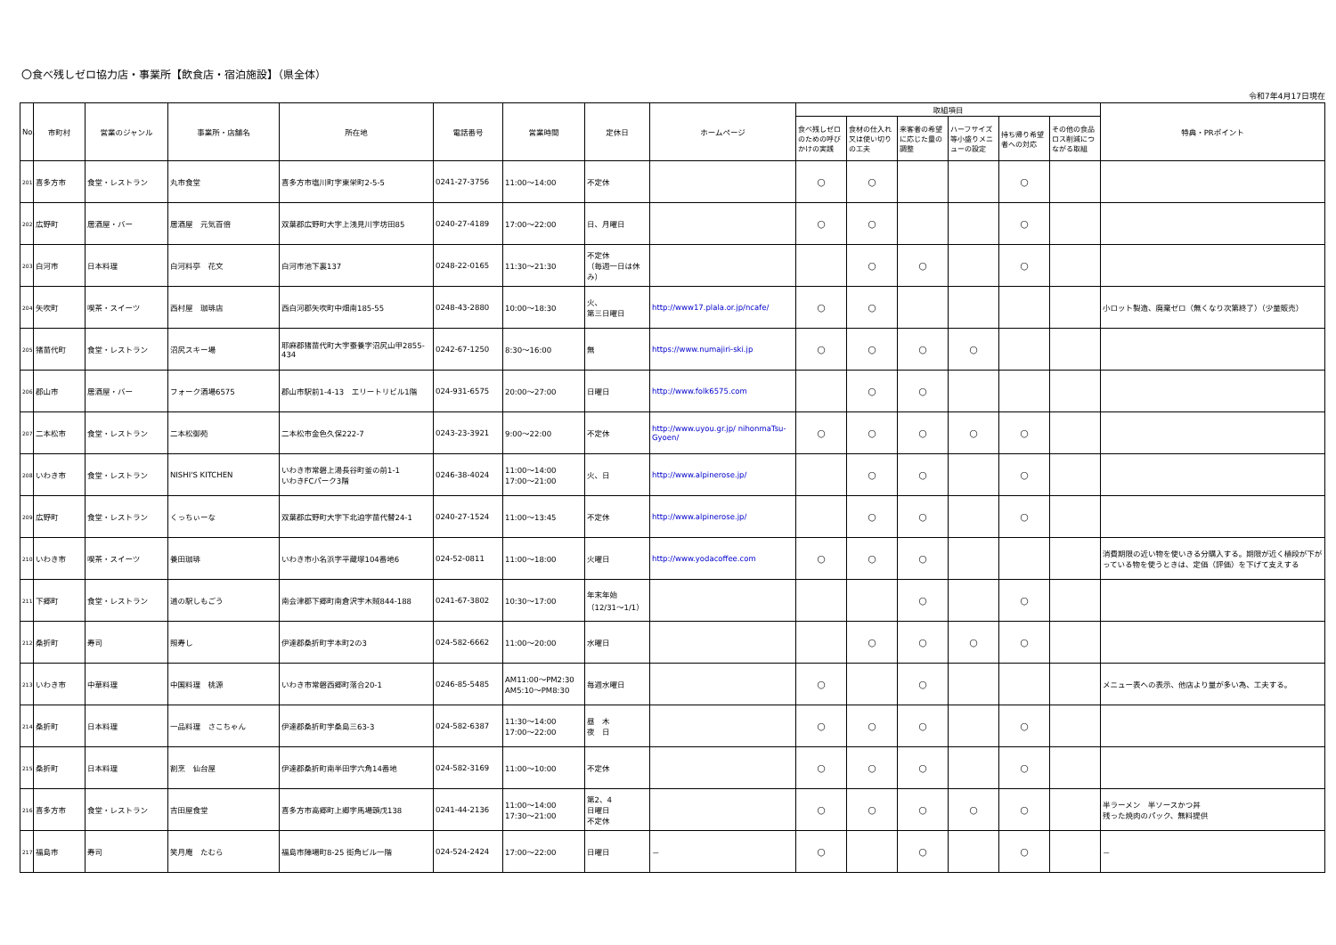〇食べ残しゼロ協力店・事業所【飲食店・宿泊施設】（県全体）
令和7年4月17日現在
| No. | 市町村 | 営業のジャンル | 事業所・店舗名 | 所在地 | 電話番号 | 営業時間 | 定休日 | ホームページ | 取組項目 | | | | | | 特典・PRポイント |
| --- | --- | --- | --- | --- | --- | --- | --- | --- | --- | --- | --- | --- | --- | --- | --- |
| | | | | | | | | | 食べ残しゼロのための呼びかけの実践 | 食材の仕入れ又は使い切りの工夫 | 来客者の希望に応じた量の調整 | ハーフサイズ等小盛りメニューの設定 | 持ち帰り希望者への対応 | その他の食品ロス削減につながる取組 | |
| 201 | 喜多方市 | 食堂・レストラン | 丸市食堂 | 喜多方市塩川町字東栄町2-5-5 | 0241-27-3756 | 11:00～14:00 | 不定休 | | ○ | ○ | | | ○ | | |
| 202 | 広野町 | 居酒屋・バー | 居酒屋 元気百倍 | 双葉郡広野町大字上浅見川字坊田85 | 0240-27-4189 | 17:00～22:00 | 日、月曜日 | | ○ | ○ | | | ○ | | |
| 203 | 白河市 | 日本料理 | 白河料亭 花文 | 白河市池下裏137 | 0248-22-0165 | 11:30～21:30 | 不定休 （毎週一日は休み） | | | ○ | ○ | | ○ | | |
| 204 | 矢吹町 | 喫茶・スイーツ | 西村屋 珈琲店 | 西白河郡矢吹町中畑南185-55 | 0248-43-2880 | 10:00～18:30 | 火、 第三日曜日 | http://www17.plala.or.jp/ncafe/ | ○ | ○ | | | | | 小ロット製造、廃棄ゼロ（無くなり次第終了）（少量販売） |
| 205 | 猪苗代町 | 食堂・レストラン | 沼尻スキー場 | 耶麻郡猪苗代町大字蚕養字沼尻山甲2855-434 | 0242-67-1250 | 8:30～16:00 | 無 | https://www.numajiri-ski.jp | ○ | ○ | ○ | ○ | | | |
| 206 | 郡山市 | 居酒屋・バー | フォーク酒場6575 | 郡山市駅前1-4-13 エリートリビル1階 | 024-931-6575 | 20:00～27:00 | 日曜日 | http://www.folk6575.com | | ○ | ○ | | | | |
| 207 | 二本松市 | 食堂・レストラン | 二本松御苑 | 二本松市金色久保222-7 | 0243-23-3921 | 9:00～22:00 | 不定休 | http://www.uyou.gr.jp/ nihonmaTsu-Gyoen/ | ○ | ○ | ○ | ○ | ○ | | |
| 208 | いわき市 | 食堂・レストラン | NISHI'S KITCHEN | いわき市常磐上湯長谷町釜の前1-1 いわきFCパーク3階 | 0246-38-4024 | 11:00～14:00 17:00～21:00 | 火、日 | http://www.alpinerose.jp/ | | ○ | ○ | | ○ | | |
| 209 | 広野町 | 食堂・レストラン | くっちぃーな | 双葉郡広野町大字下北迫字苗代替24-1 | 0240-27-1524 | 11:00～13:45 | 不定休 | http://www.alpinerose.jp/ | | ○ | ○ | | ○ | | |
| 210 | いわき市 | 喫茶・スイーツ | 養田珈琲 | いわき市小名浜字平蔵塚104番地6 | 024-52-0811 | 11:00～18:00 | 火曜日 | http://www.yodacoffee.com | ○ | ○ | ○ | | | | 消費期限の近い物を使いきる分購入する。期限が近く植段が下がっている物を使うときは、定価（評価）を下げて支えする |
| 211 | 下郷町 | 食堂・レストラン | 道の駅しもごう | 南会津郡下郷町南倉沢字木賊844-188 | 0241-67-3802 | 10:30～17:00 | 年末年始 （12/31～1/1） | | | | ○ | | ○ | | |
| 212 | 桑折町 | 寿司 | 照寿し | 伊達郡桑折町字本町2の3 | 024-582-6662 | 11:00～20:00 | 水曜日 | | | ○ | ○ | ○ | ○ | | |
| 213 | いわき市 | 中華料理 | 中国料理 桃源 | いわき市常磐西郷町落合20-1 | 0246-85-5485 | AM11:00～PM2:30 AM5:10～PM8:30 | 毎週水曜日 | | ○ | | ○ | | | | メニュー表への表示、他店より量が多い為、工夫する。 |
| 214 | 桑折町 | 日本料理 | 一品料理 さこちゃん | 伊達郡桑折町字桑島三63-3 | 024-582-6387 | 11:30～14:00 17:00～22:00 | 昼 木 夜 日 | | ○ | ○ | ○ | | ○ | | |
| 215 | 桑折町 | 日本料理 | 割烹 仙台屋 | 伊達郡桑折町南半田字六角14番地 | 024-582-3169 | 11:00～10:00 | 不定休 | | ○ | ○ | ○ | | ○ | | |
| 216 | 喜多方市 | 食堂・レストラン | 吉田屋食堂 | 喜多方市高郷町上郷字馬場頭戊138 | 0241-44-2136 | 11:00～14:00 17:30～21:00 | 第2、4 日曜日 不定休 | | ○ | ○ | ○ | ○ | ○ | | 半ラーメン 半ソースかつ丼 残った焼肉のパック、無料提供 |
| 217 | 福島市 | 寿司 | 笑月庵 たむら | 福島市陣場町8-25 街角ビル一階 | 024-524-2424 | 17:00～22:00 | 日曜日 | － | ○ | | ○ | | ○ | | － |